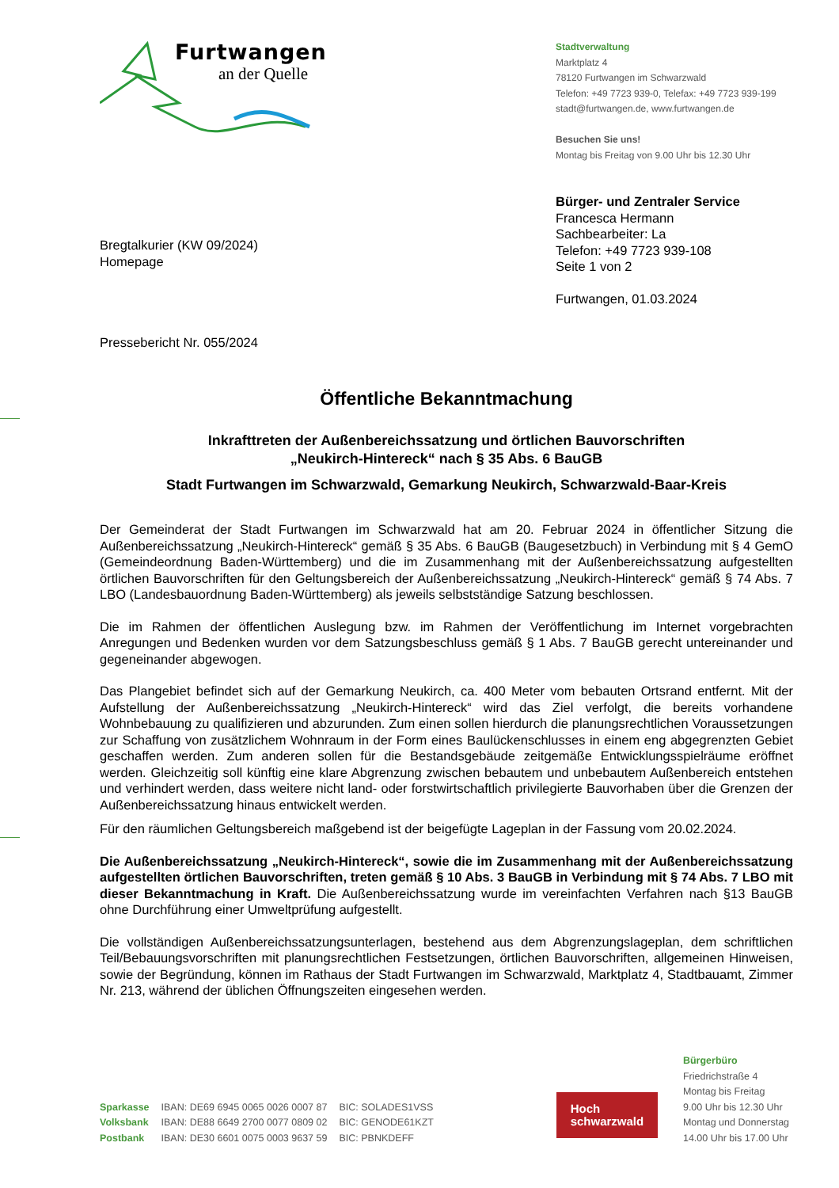Furtwangen
an der Quelle
Stadtverwaltung
Marktplatz 4
78120 Furtwangen im Schwarzwald
Telefon: +49 7723 939-0, Telefax: +49 7723 939-199
stadt@furtwangen.de, www.furtwangen.de
Besuchen Sie uns!
Montag bis Freitag von 9.00 Uhr bis 12.30 Uhr
Bregtalkurier (KW 09/2024)
Homepage
Bürger- und Zentraler Service
Francesca Hermann
Sachbearbeiter: La
Telefon: +49 7723 939-108
Seite 1 von 2
Furtwangen, 01.03.2024
Pressebericht Nr. 055/2024
Öffentliche Bekanntmachung
Inkrafttreten der Außenbereichssatzung und örtlichen Bauvorschriften
„Neukirch-Hintereck“ nach § 35 Abs. 6 BauGB
Stadt Furtwangen im Schwarzwald, Gemarkung Neukirch, Schwarzwald-Baar-Kreis
Der Gemeinderat der Stadt Furtwangen im Schwarzwald hat am 20. Februar 2024 in öffentlicher Sitzung die Außenbereichssatzung „Neukirch-Hintereck“ gemäß § 35 Abs. 6 BauGB (Baugesetzbuch) in Verbindung mit § 4 GemO (Gemeindeordnung Baden-Württemberg) und die im Zusammenhang mit der Außenbereichssatzung aufgestellten örtlichen Bauvorschriften für den Geltungsbereich der Außenbereichssatzung „Neukirch-Hintereck“ gemäß § 74 Abs. 7 LBO (Landesbauordnung Baden-Württemberg) als jeweils selbstständige Satzung beschlossen.
Die im Rahmen der öffentlichen Auslegung bzw. im Rahmen der Veröffentlichung im Internet vorgebrachten Anregungen und Bedenken wurden vor dem Satzungsbeschluss gemäß § 1 Abs. 7 BauGB gerecht untereinander und gegeneinander abgewogen.
Das Plangebiet befindet sich auf der Gemarkung Neukirch, ca. 400 Meter vom bebauten Ortsrand entfernt. Mit der Aufstellung der Außenbereichssatzung „Neukirch-Hintereck“ wird das Ziel verfolgt, die bereits vorhandene Wohnbebauung zu qualifizieren und abzurunden. Zum einen sollen hierdurch die planungsrechtlichen Voraussetzungen zur Schaffung von zusätzlichem Wohnraum in der Form eines Baulückenschlusses in einem eng abgegrenzten Gebiet geschaffen werden. Zum anderen sollen für die Bestandsgebäude zeitgemäße Entwicklungsspielräume eröffnet werden. Gleichzeitig soll künftig eine klare Abgrenzung zwischen bebautem und unbebautem Außenbereich entstehen und verhindert werden, dass weitere nicht land- oder forstwirtschaftlich privilegierte Bauvorhaben über die Grenzen der Außenbereichssatzung hinaus entwickelt werden.
Für den räumlichen Geltungsbereich maßgebend ist der beigefügte Lageplan in der Fassung vom 20.02.2024.
Die Außenbereichssatzung „Neukirch-Hintereck“, sowie die im Zusammenhang mit der Außenbereichssatzung aufgestellten örtlichen Bauvorschriften, treten gemäß § 10 Abs. 3 BauGB in Verbindung mit § 74 Abs. 7 LBO mit dieser Bekanntmachung in Kraft. Die Außenbereichssatzung wurde im vereinfachten Verfahren nach §13 BauGB ohne Durchführung einer Umweltprüfung aufgestellt.
Die vollständigen Außenbereichssatzungsunterlagen, bestehend aus dem Abgrenzungslageplan, dem schriftlichen Teil/Bebauungsvorschriften mit planungsrechtlichen Festsetzungen, örtlichen Bauvorschriften, allgemeinen Hinweisen, sowie der Begründung, können im Rathaus der Stadt Furtwangen im Schwarzwald, Marktplatz 4, Stadtbauamt, Zimmer Nr. 213, während der üblichen Öffnungszeiten eingesehen werden.
| Sparkasse | IBAN: DE69 6945 0065 0026 0007 87 | BIC: SOLADES1VSS |
| Volksbank | IBAN: DE88 6649 2700 0077 0809 02 | BIC: GENODE61KZT |
| Postbank | IBAN: DE30 6601 0075 0003 9637 59 | BIC: PBNKDEFF |
Hoch
schwarzwald
Bürgerbüro
Friedrichstraße 4
Montag bis Freitag
9.00 Uhr bis 12.30 Uhr
Montag und Donnerstag
14.00 Uhr bis 17.00 Uhr